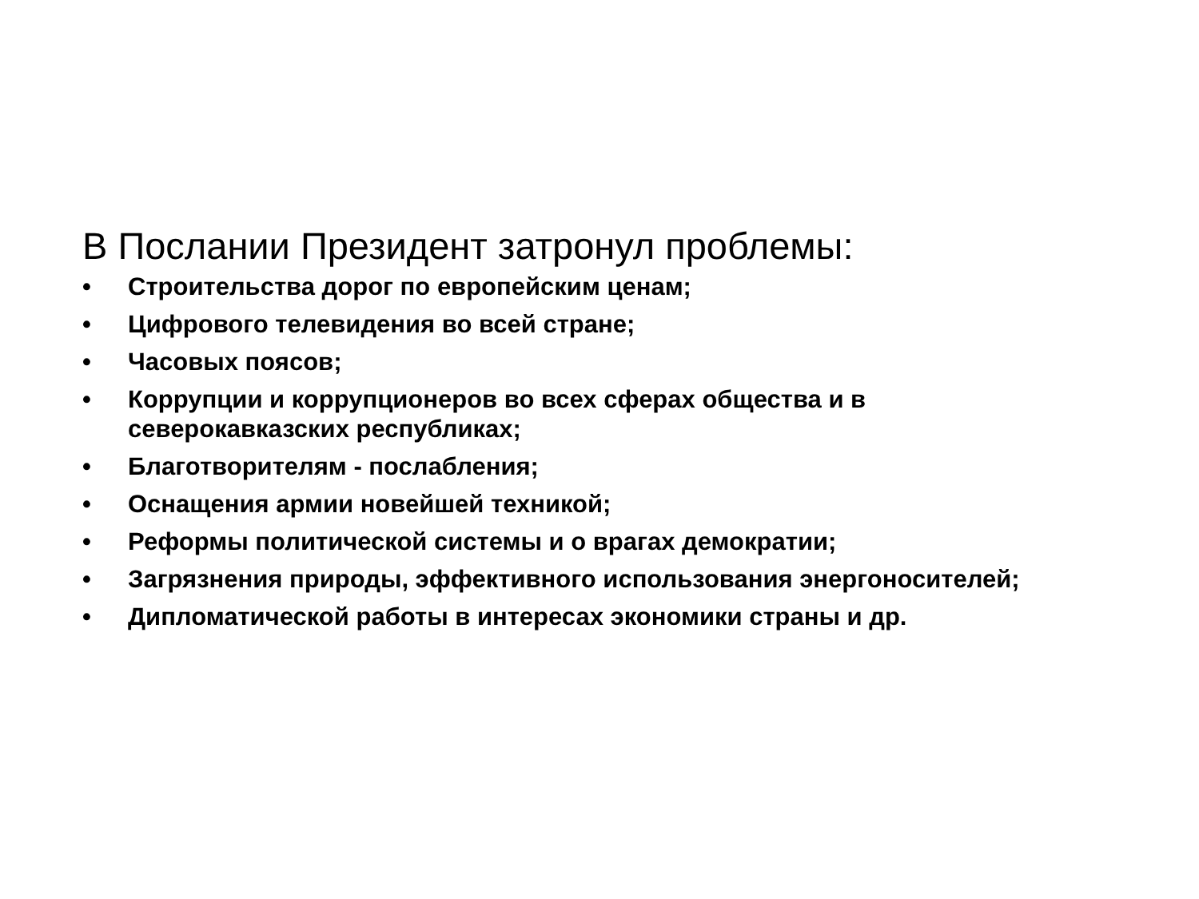В Послании Президент затронул проблемы:
• Строительства дорог по европейским ценам;
• Цифрового телевидения во всей стране;
• Часовых поясов;
• Коррупции и коррупционеров во всех сферах общества и в северокавказских республиках;
• Благотворителям - послабления;
• Оснащения армии новейшей техникой;
• Реформы политической системы и о врагах демократии;
• Загрязнения природы, эффективного использования энергоносителей;
• Дипломатической работы в интересах экономики страны и др.